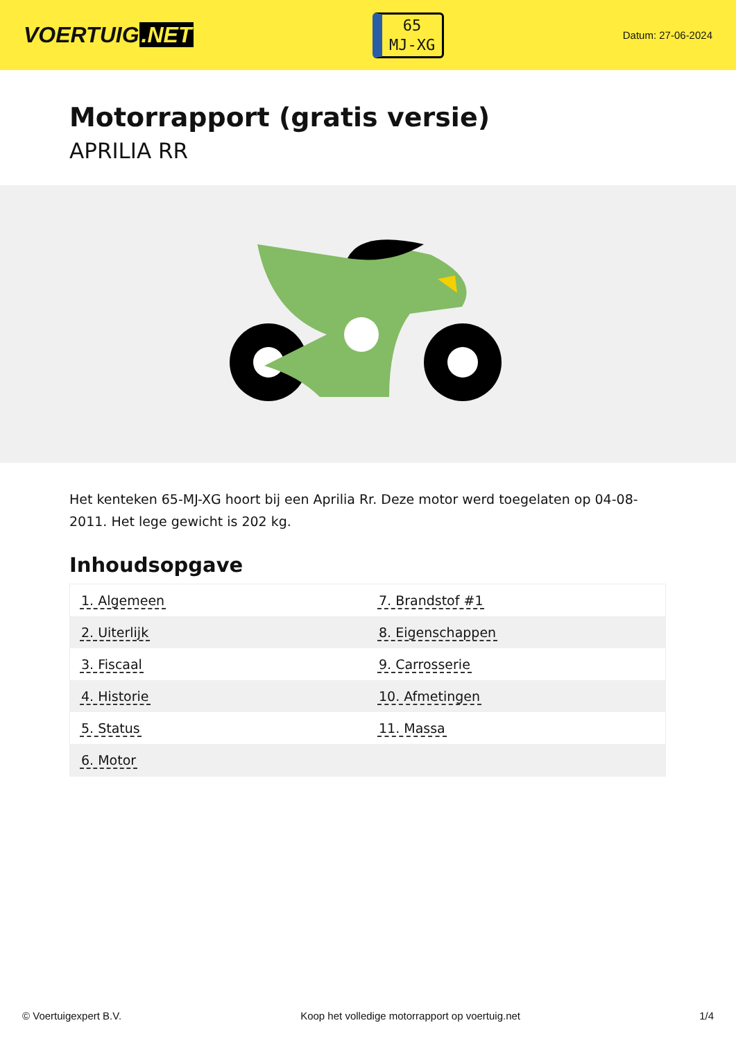VOERTUIG.NET
65
MJ-XG
Datum: 27-06-2024
Motorrapport (gratis versie)
APRILIA RR
Het kenteken 65-MJ-XG hoort bij een Aprilia Rr. Deze motor werd toegelaten op 04-08-2011. Het lege gewicht is 202 kg.
Inhoudsopgave
| 1. Algemeen | 7. Brandstof #1 |
| 2. Uiterlijk | 8. Eigenschappen |
| 3. Fiscaal | 9. Carrosserie |
| 4. Historie | 10. Afmetingen |
| 5. Status | 11. Massa |
| 6. Motor | |
© Voertuigexpert B.V. Koop het volledige motorrapport op voertuig.net 1/4